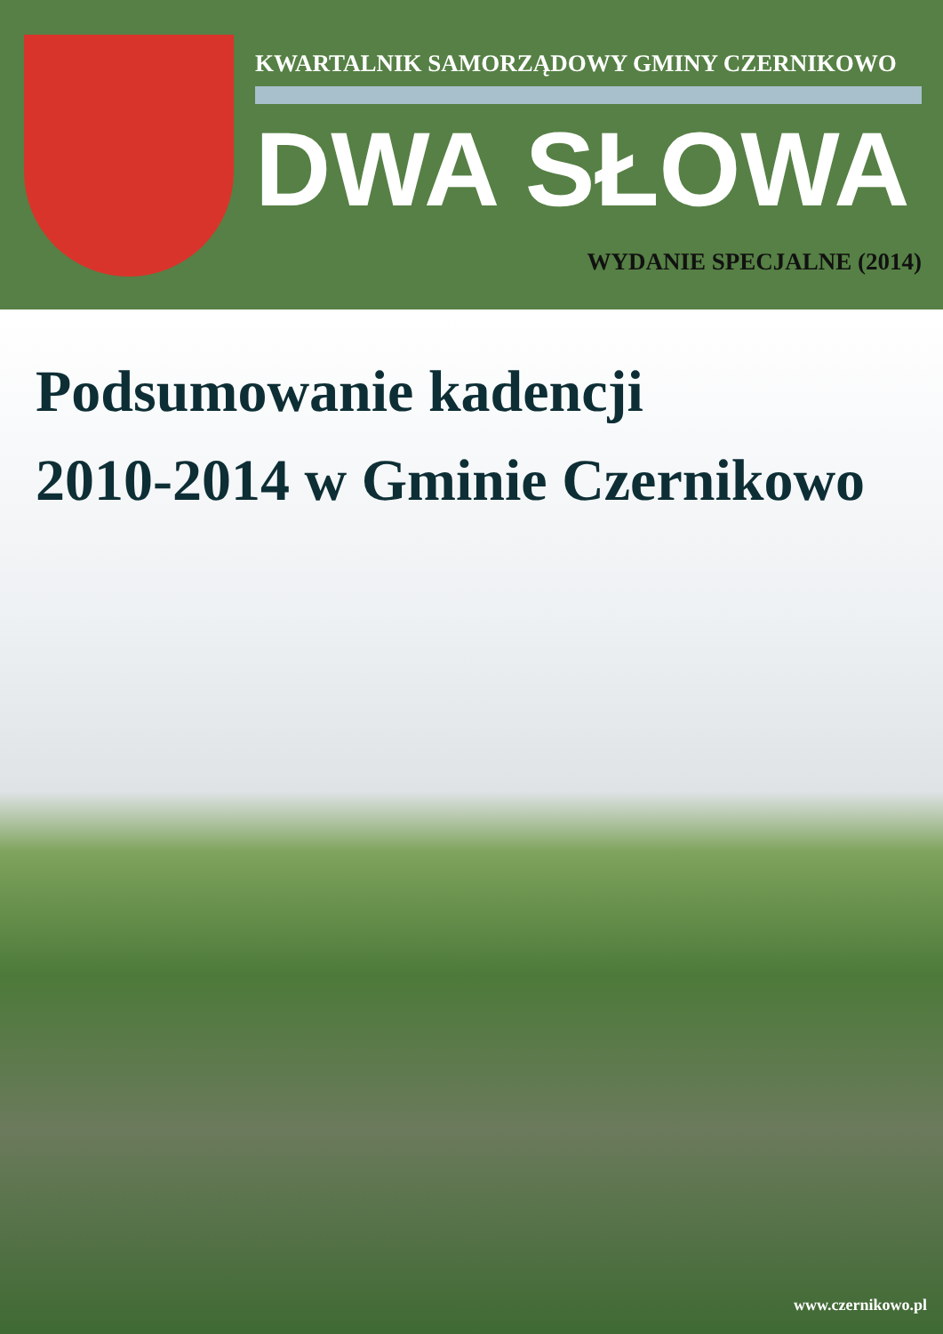KWARTALNIK SAMORZĄDOWY GMINY CZERNIKOWO
DWA SŁOWA
WYDANIE SPECJALNE (2014)
Podsumowanie kadencji
2010-2014 w Gminie Czernikowo
www.czernikowo.pl